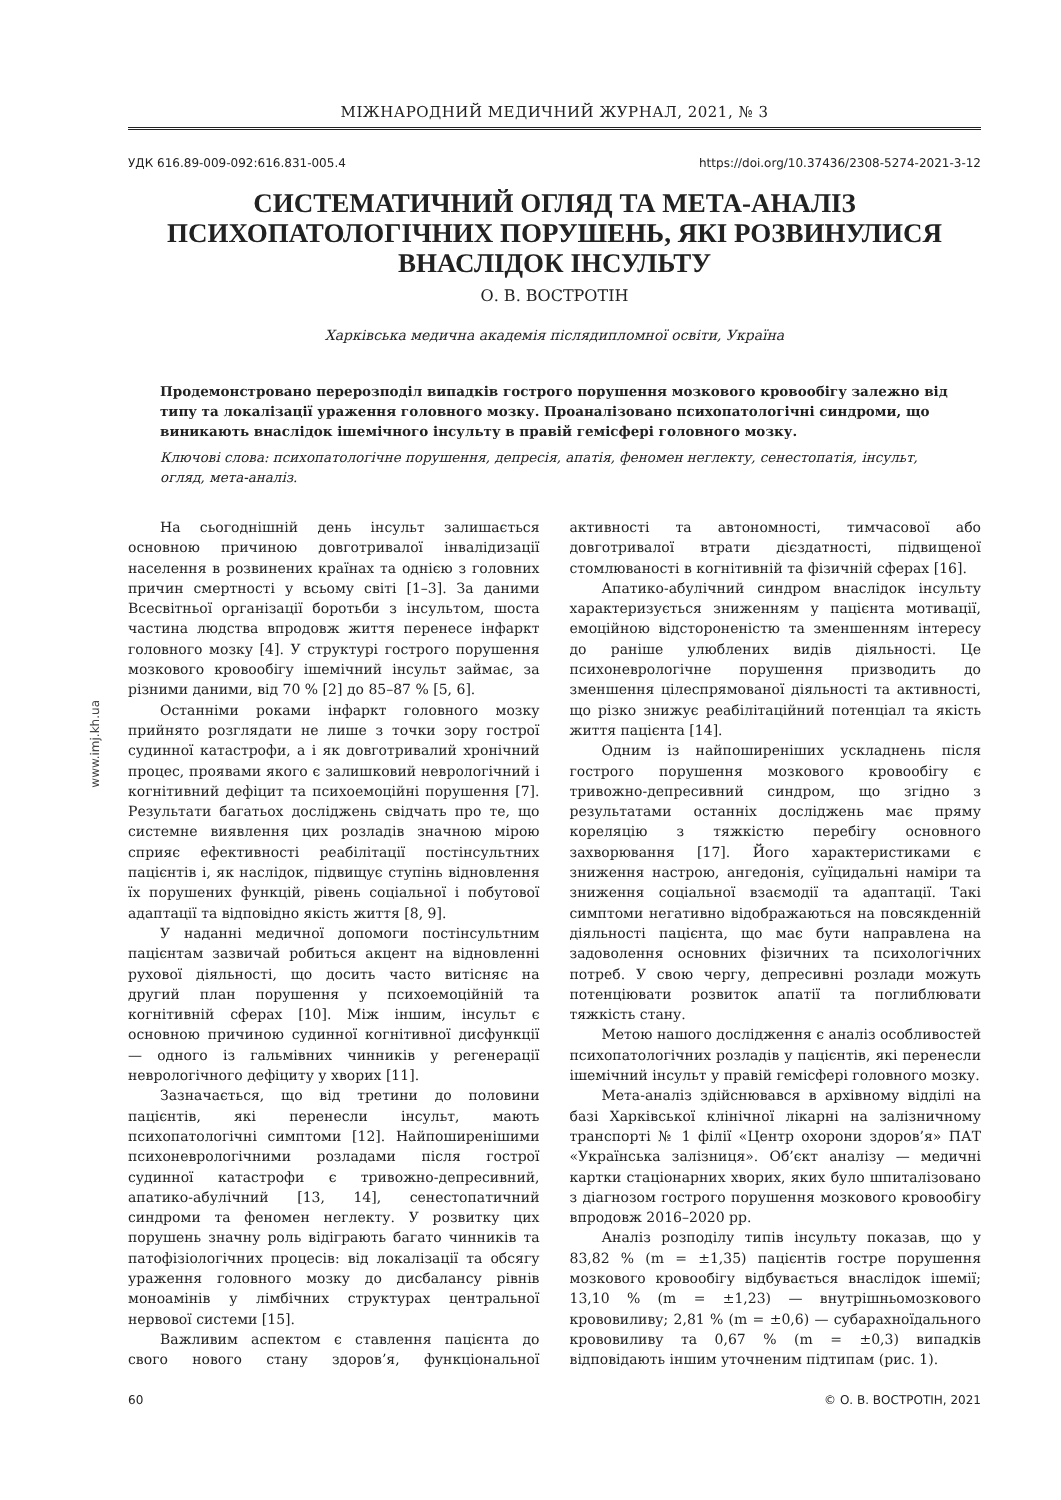www.imj.kh.ua
МІЖНАРОДНИЙ МЕДИЧНИЙ ЖУРНАЛ, 2021, № 3
УДК 616.89-009-092:616.831-005.4 https://doi.org/10.37436/2308-5274-2021-3-12
СИСТЕМАТИЧНИЙ ОГЛЯД ТА МЕТА-АНАЛІЗ
ПСИХОПАТОЛОГІЧНИХ ПОРУШЕНЬ, ЯКІ РОЗВИНУЛИСЯ
ВНАСЛІДОК ІНСУЛЬТУ
О. В. ВОСТРОТІН
Харківська медична академія післядипломної освіти, Україна
Продемонстровано перерозподіл випадків гострого порушення мозкового кровообігу залежно від типу та локалізації ураження головного мозку. Проаналізовано психопатологічні синдроми, що виникають внаслідок ішемічного інсульту в правій гемісфері головного мозку.
Ключові слова: психопатологічне порушення, депресія, апатія, феномен неглекту, сенестопатія, інсульт, огляд, мета-аналіз.
На сьогоднішній день інсульт залишається основною причиною довготривалої інвалідизації населення в розвинених країнах та однією з головних причин смертності у всьому світі [1–3]. За даними Всесвітньої організації боротьби з інсультом, шоста частина людства впродовж життя перенесе інфаркт головного мозку [4]. У структурі гострого порушення мозкового кровообігу ішемічний інсульт займає, за різними даними, від 70 % [2] до 85–87 % [5, 6].
Останніми роками інфаркт головного мозку прийнято розглядати не лише з точки зору гострої судинної катастрофи, а і як довготривалий хронічний процес, проявами якого є залишковий неврологічний і когнітивний дефіцит та психоемоційні порушення [7]. Результати багатьох досліджень свідчать про те, що системне виявлення цих розладів значною мірою сприяє ефективності реабілітації постінсультних пацієнтів і, як наслідок, підвищує ступінь відновлення їх порушених функцій, рівень соціальної і побутової адаптації та відповідно якість життя [8, 9].
У наданні медичної допомоги постінсультним пацієнтам зазвичай робиться акцент на відновленні рухової діяльності, що досить часто витісняє на другий план порушення у психоемоційній та когнітивній сферах [10]. Між іншим, інсульт є основною причиною судинної когнітивної дисфункції — одного із гальмівних чинників у регенерації неврологічного дефіциту у хворих [11].
Зазначається, що від третини до половини пацієнтів, які перенесли інсульт, мають психопатологічні симптоми [12]. Найпоширенішими психоневрологічними розладами після гострої судинної катастрофи є тривожно-депресивний, апатико-абулічний [13, 14], сенестопатичний синдроми та феномен неглекту. У розвитку цих порушень значну роль відіграють багато чинників та патофізіологічних процесів: від локалізації та обсягу ураження головного мозку до дисбалансу рівнів моноамінів у лімбічних структурах центральної нервової системи [15].
Важливим аспектом є ставлення пацієнта до свого нового стану здоров’я, функціональної активності та автономності, тимчасової або довготривалої втрати дієздатності, підвищеної стомлюваності в когнітивній та фізичній сферах [16].
Апатико-абулічний синдром внаслідок інсульту характеризується зниженням у пацієнта мотивації, емоційною відстороненістю та зменшенням інтересу до раніше улюблених видів діяльності. Це психоневрологічне порушення призводить до зменшення цілеспрямованої діяльності та активності, що різко знижує реабілітаційний потенціал та якість життя пацієнта [14].
Одним із найпоширеніших ускладнень після гострого порушення мозкового кровообігу є тривожно-депресивний синдром, що згідно з результатами останніх досліджень має пряму кореляцію з тяжкістю перебігу основного захворювання [17]. Його характеристиками є зниження настрою, ангедонія, суїцидальні наміри та зниження соціальної взаємодії та адаптації. Такі симптоми негативно відображаються на повсякденній діяльності пацієнта, що має бути направлена на задоволення основних фізичних та психологічних потреб. У свою чергу, депресивні розлади можуть потенціювати розвиток апатії та поглиблювати тяжкість стану.
Метою нашого дослідження є аналіз особливостей психопатологічних розладів у пацієнтів, які перенесли ішемічний інсульт у правій гемісфері головного мозку.
Мета-аналіз здійснювався в архівному відділі на базі Харківської клінічної лікарні на залізничному транспорті № 1 філії «Центр охорони здоров’я» ПАТ «Українська залізниця». Об’єкт аналізу — медичні картки стаціонарних хворих, яких було шпиталізовано з діагнозом гострого порушення мозкового кровообігу впродовж 2016–2020 рр.
Аналіз розподілу типів інсульту показав, що у 83,82 % (m = ±1,35) пацієнтів гостре порушення мозкового кровообігу відбувається внаслідок ішемії; 13,10 % (m = ±1,23) — внутрішньомозкового крововиливу; 2,81 % (m = ±0,6) — субарахноїдального крововиливу та 0,67 % (m = ±0,3) випадків відповідають іншим уточненим підтипам (рис. 1).
60 © О. В. ВОСТРОТІН, 2021